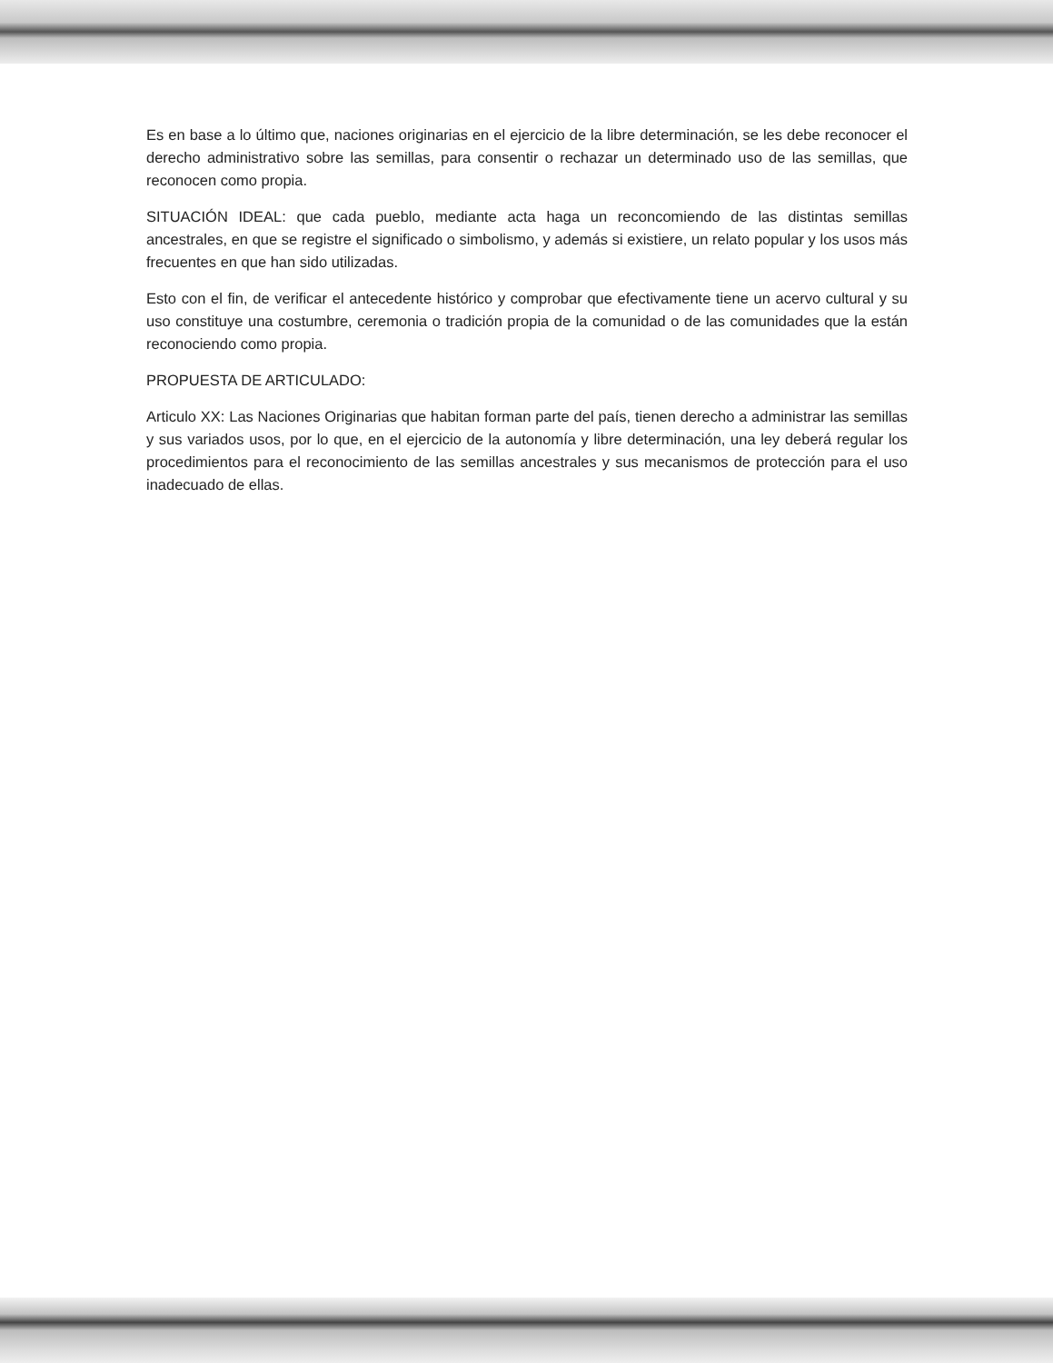Es en base a lo último que, naciones originarias en el ejercicio de la libre determinación, se les debe reconocer el derecho administrativo sobre las semillas, para consentir o rechazar un determinado uso de las semillas, que reconocen como propia.
SITUACIÓN IDEAL: que cada pueblo, mediante acta haga un reconcomiendo de las distintas semillas ancestrales, en que se registre el significado o simbolismo, y además si existiere, un relato popular y los usos más frecuentes en que han sido utilizadas.
Esto con el fin, de verificar el antecedente histórico y comprobar que efectivamente tiene un acervo cultural y su uso constituye una costumbre, ceremonia o tradición propia de la comunidad o de las comunidades que la están reconociendo como propia.
PROPUESTA DE ARTICULADO:
Articulo XX: Las Naciones Originarias que habitan forman parte del país, tienen derecho a administrar las semillas y sus variados usos, por lo que, en el ejercicio de la autonomía y libre determinación, una ley deberá regular los procedimientos para el reconocimiento de las semillas ancestrales y sus mecanismos de protección para el uso inadecuado de ellas.